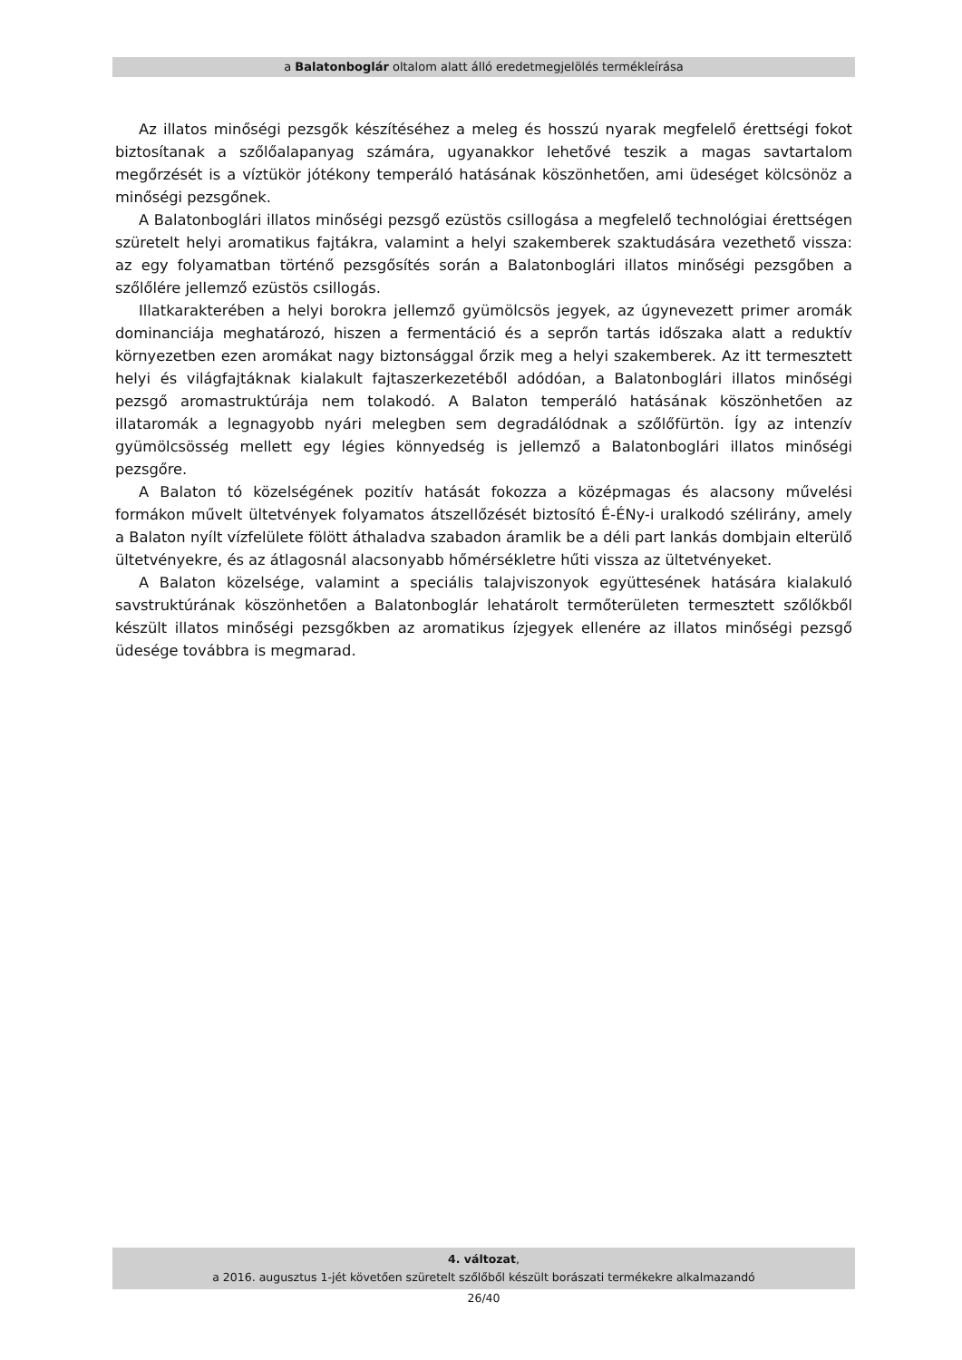a Balatonboglár oltalom alatt álló eredetmegjelölés termékleírása
Az illatos minőségi pezsgők készítéséhez a meleg és hosszú nyarak megfelelő érettségi fokot biztosítanak a szőlőalapanyag számára, ugyanakkor lehetővé teszik a magas savtartalom megőrzését is a víztükör jótékony temperáló hatásának köszönhetően, ami üdeséget kölcsönöz a minőségi pezsgőnek.
A Balatonboglári illatos minőségi pezsgő ezüstös csillogása a megfelelő technológiai érettségen szüretelt helyi aromatikus fajtákra, valamint a helyi szakemberek szaktudására vezethető vissza: az egy folyamatban történő pezsgősítés során a Balatonboglári illatos minőségi pezsgőben a szőlőlére jellemző ezüstös csillogás.
Illatkarakterében a helyi borokra jellemző gyümölcsös jegyek, az úgynevezett primer aromák dominanciája meghatározó, hiszen a fermentáció és a seprőn tartás időszaka alatt a reduktív környezetben ezen aromákat nagy biztonsággal őrzik meg a helyi szakemberek. Az itt termesztett helyi és világfajtáknak kialakult fajtaszerkezetéből adódóan, a Balatonboglári illatos minőségi pezsgő aromastruktúrája nem tolakodó. A Balaton temperáló hatásának köszönhetően az illataromák a legnagyobb nyári melegben sem degradálódnak a szőlőfürtön. Így az intenzív gyümölcsösség mellett egy légies könnyedség is jellemző a Balatonboglári illatos minőségi pezsgőre.
A Balaton tó közelségének pozitív hatását fokozza a középmagas és alacsony művelési formákon művelt ültetvények folyamatos átszellőzését biztosító É-ÉNy-i uralkodó szélirány, amely a Balaton nyílt vízfelülete fölött áthaladva szabadon áramlik be a déli part lankás dombjain elterülő ültetvényekre, és az átlagosnál alacsonyabb hőmérsékletre hűti vissza az ültetvényeket.
A Balaton közelsége, valamint a speciális talajviszonyok együttesének hatására kialakuló savstruktúrának köszönhetően a Balatonboglár lehatárolt termőterületen termesztett szőlőkből készült illatos minőségi pezsgőkben az aromatikus ízjegyek ellenére az illatos minőségi pezsgő üdesége továbbra is megmarad.
4. változat,
a 2016. augusztus 1-jét követően szüretelt szőlőből készült borászati termékekre alkalmazandó
26/40